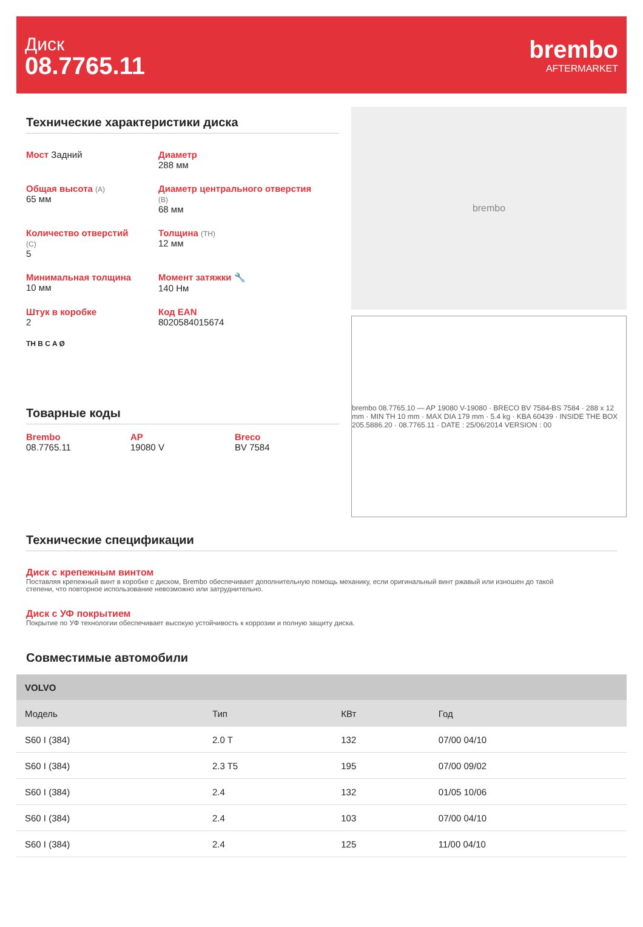Диск
08.7765.11
brembo
AFTERMARKET
Технические характеристики диска
Мост Задний
Диаметр
288 мм
Общая высота (A)
65 мм
Диаметр центрального отверстия
(B)
68 мм
Количество отверстий
(C)
5
Толщина (TH)
12 мм
Минимальная толщина
10 мм
Момент затяжки 🔧
140 Нм
Штук в коробке
2
Код EAN
8020584015674
TH B C A Ø
Товарные коды
Brembo
08.7765.11
AP
19080 V
Breco
BV 7584
brembo
brembo 08.7765.10 — AP 19080 V-19080 · BRECO BV 7584-BS 7584 · 288 x 12 mm · MIN TH 10 mm · MAX DIA 179 mm · 5.4 kg · KBA 60439 · INSIDE THE BOX 205.5886.20 · 08.7765.11 · DATE : 25/06/2014 VERSION : 00
Технические спецификации
Диск с крепежным винтом
Поставляя крепежный винт в коробке с диском, Brembo обеспечивает дополнительную помощь механику, если оригинальный винт ржавый или изношен до такой степени, что повторное использование невозможно или затруднительно.
Диск с УФ покрытием
Покрытие по УФ технологии обеспечивает высокую устойчивость к коррозии и полную защиту диска.
Совместимые автомобили
| VOLVO | | | |
| --- | --- | --- | --- |
| Модель | Тип | КВт | Год |
| S60 I (384) | 2.0 T | 132 | 07/00 04/10 |
| S60 I (384) | 2.3 T5 | 195 | 07/00 09/02 |
| S60 I (384) | 2.4 | 132 | 01/05 10/06 |
| S60 I (384) | 2.4 | 103 | 07/00 04/10 |
| S60 I (384) | 2.4 | 125 | 11/00 04/10 |